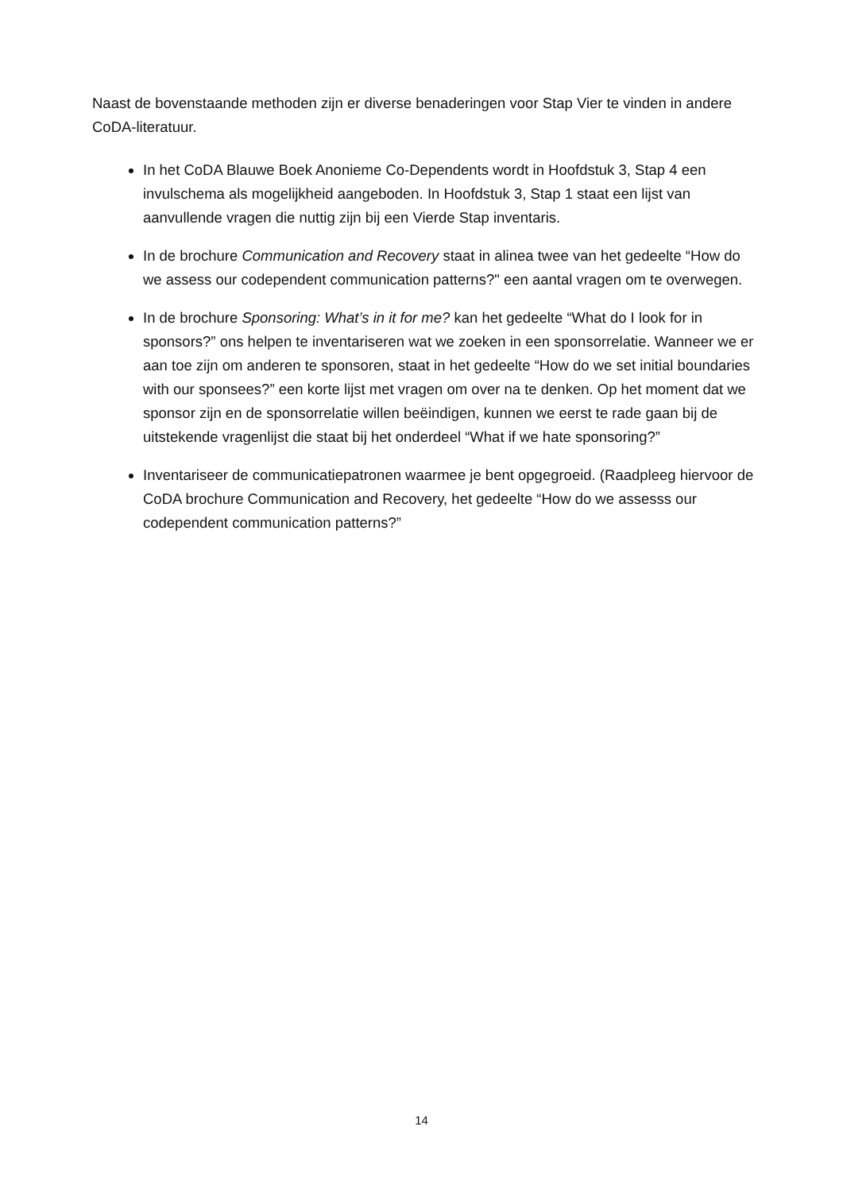Naast de bovenstaande methoden zijn er diverse benaderingen voor Stap Vier te vinden in andere CoDA-literatuur.
In het CoDA Blauwe Boek Anonieme Co-Dependents wordt in Hoofdstuk 3, Stap 4 een invulschema als mogelijkheid aangeboden. In Hoofdstuk 3, Stap 1 staat een lijst van aanvullende vragen die nuttig zijn bij een Vierde Stap inventaris.
In de brochure Communication and Recovery staat in alinea twee van het gedeelte “How do we assess our codependent communication patterns?" een aantal vragen om te overwegen.
In de brochure Sponsoring: What’s in it for me? kan het gedeelte “What do I look for in sponsors?” ons helpen te inventariseren wat we zoeken in een sponsorrelatie. Wanneer we er aan toe zijn om anderen te sponsoren, staat in het gedeelte “How do we set initial boundaries with our sponsees?” een korte lijst met vragen om over na te denken. Op het moment dat we sponsor zijn en de sponsorrelatie willen beëindigen, kunnen we eerst te rade gaan bij de uitstekende vragenlijst die staat bij het onderdeel “What if we hate sponsoring?”
Inventariseer de communicatiepatronen waarmee je bent opgegroeid. (Raadpleeg hiervoor de CoDA brochure Communication and Recovery, het gedeelte “How do we assesss our codependent communication patterns?”
14